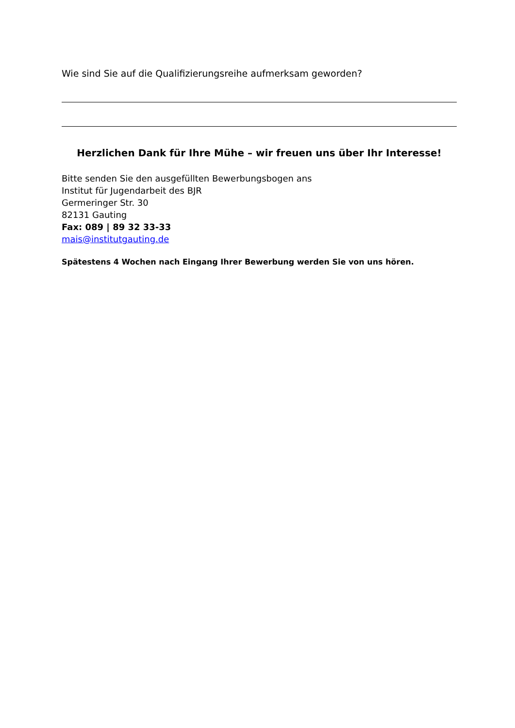Wie sind Sie auf die Qualifizierungsreihe aufmerksam geworden?
Herzlichen Dank für Ihre Mühe – wir freuen uns über Ihr Interesse!
Bitte senden Sie den ausgefüllten Bewerbungsbogen ans
Institut für Jugendarbeit des BJR
Germeringer Str. 30
82131 Gauting
Fax: 089 | 89 32 33-33
mais@institutgauting.de
Spätestens 4 Wochen nach Eingang Ihrer Bewerbung werden Sie von uns hören.